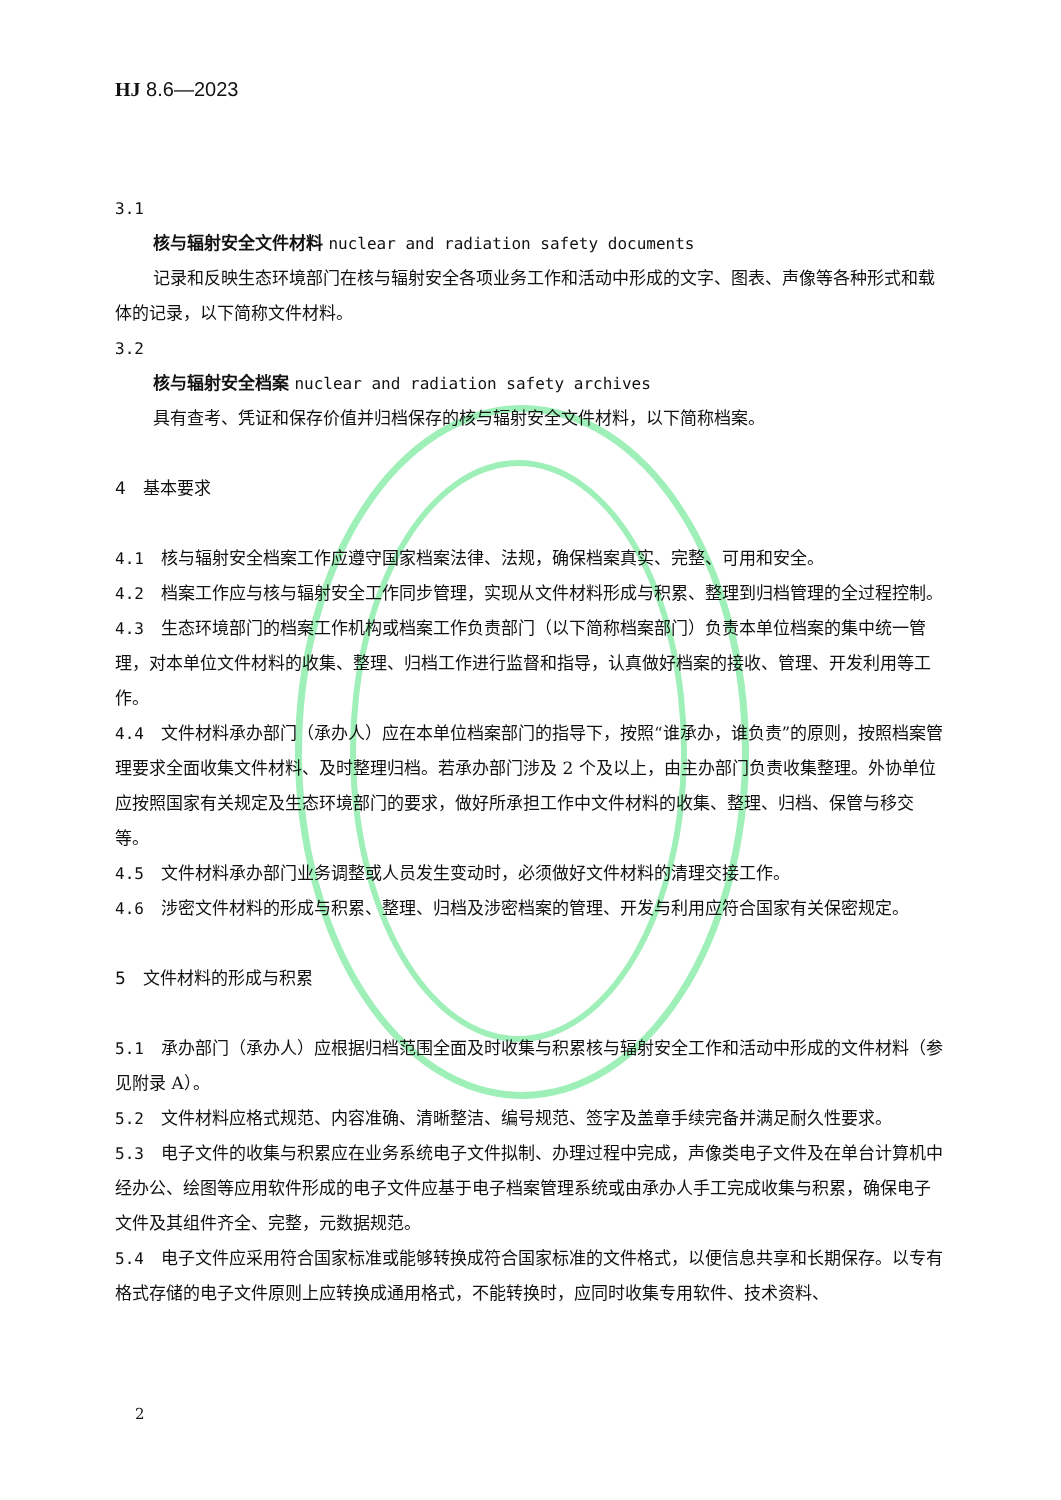HJ 8.6—2023
3.1
核与辐射安全文件材料 nuclear and radiation safety documents
记录和反映生态环境部门在核与辐射安全各项业务工作和活动中形成的文字、图表、声像等各种形式和载体的记录，以下简称文件材料。
3.2
核与辐射安全档案 nuclear and radiation safety archives
具有查考、凭证和保存价值并归档保存的核与辐射安全文件材料，以下简称档案。
4　基本要求
4.1　核与辐射安全档案工作应遵守国家档案法律、法规，确保档案真实、完整、可用和安全。
4.2　档案工作应与核与辐射安全工作同步管理，实现从文件材料形成与积累、整理到归档管理的全过程控制。
4.3　生态环境部门的档案工作机构或档案工作负责部门（以下简称档案部门）负责本单位档案的集中统一管理，对本单位文件材料的收集、整理、归档工作进行监督和指导，认真做好档案的接收、管理、开发利用等工作。
4.4　文件材料承办部门（承办人）应在本单位档案部门的指导下，按照“谁承办，谁负责”的原则，按照档案管理要求全面收集文件材料、及时整理归档。若承办部门涉及 2 个及以上，由主办部门负责收集整理。外协单位应按照国家有关规定及生态环境部门的要求，做好所承担工作中文件材料的收集、整理、归档、保管与移交等。
4.5　文件材料承办部门业务调整或人员发生变动时，必须做好文件材料的清理交接工作。
4.6　涉密文件材料的形成与积累、整理、归档及涉密档案的管理、开发与利用应符合国家有关保密规定。
5　文件材料的形成与积累
5.1　承办部门（承办人）应根据归档范围全面及时收集与积累核与辐射安全工作和活动中形成的文件材料（参见附录 A）。
5.2　文件材料应格式规范、内容准确、清晰整洁、编号规范、签字及盖章手续完备并满足耐久性要求。
5.3　电子文件的收集与积累应在业务系统电子文件拟制、办理过程中完成，声像类电子文件及在单台计算机中经办公、绘图等应用软件形成的电子文件应基于电子档案管理系统或由承办人手工完成收集与积累，确保电子文件及其组件齐全、完整，元数据规范。
5.4　电子文件应采用符合国家标准或能够转换成符合国家标准的文件格式，以便信息共享和长期保存。以专有格式存储的电子文件原则上应转换成通用格式，不能转换时，应同时收集专用软件、技术资料、
2